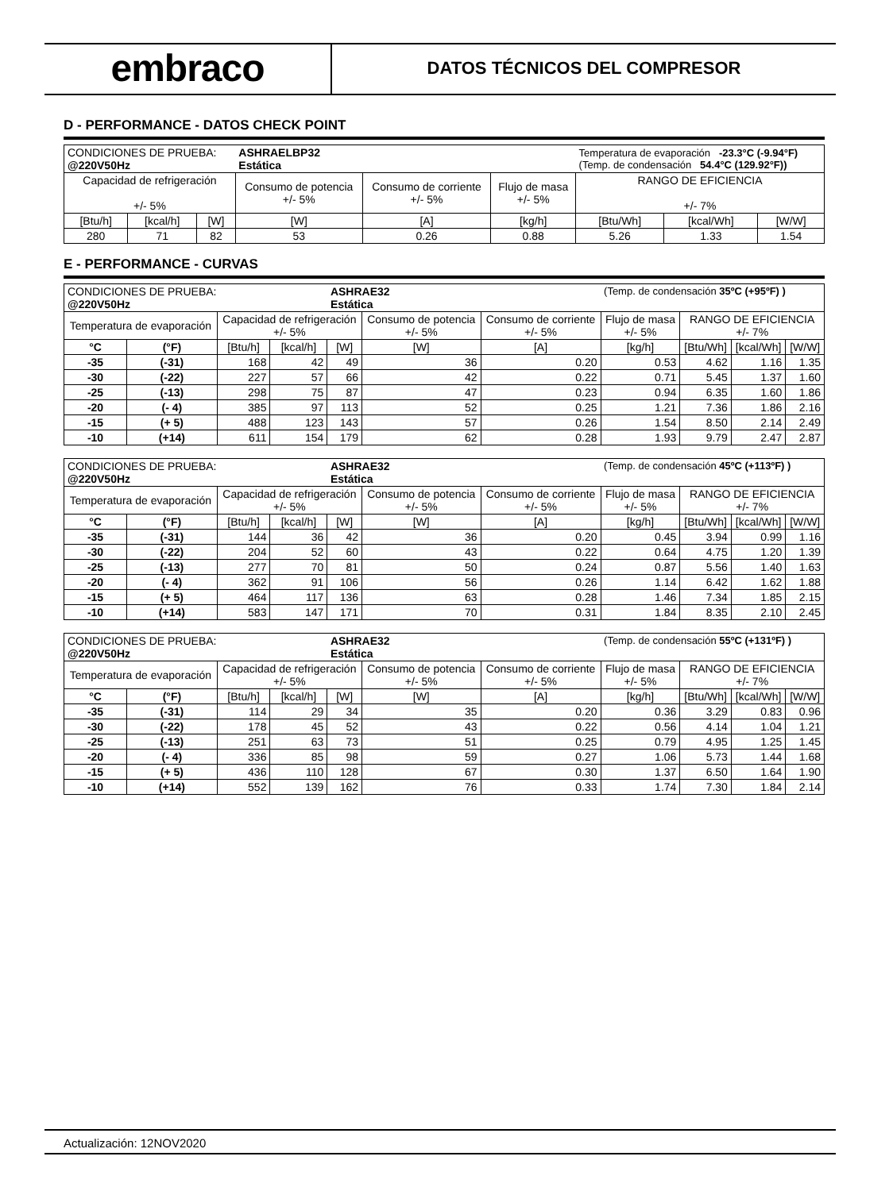embraco
DATOS TÉCNICOS DEL COMPRESOR
D - PERFORMANCE - DATOS CHECK POINT
| CONDICIONES DE PRUEBA: @220V50Hz | | | ASHRAELBP32 Estática | | | Temperatura de evaporación -23.3°C (-9.94°F) (Temp. de condensación 54.4°C (129.92°F)) | | |
| Capacidad de refrigeración +/- 5% | | | Consumo de potencia +/- 5% | Consumo de corriente +/- 5% | Flujo de masa +/- 5% | RANGO DE EFICIENCIA +/- 7% | | |
| [Btu/h] | [kcal/h] | [W] | [W] | [A] | [kg/h] | [Btu/Wh] | [kcal/Wh] | [W/W] |
| 280 | 71 | 82 | 53 | 0.26 | 0.88 | 5.26 | 1.33 | 1.54 |
E - PERFORMANCE - CURVAS
| CONDICIONES DE PRUEBA: @220V50Hz | | | | ASHRAE32 Estática | | | (Temp. de condensación 35ºC (+95ºF) ) | | | |
| Temperatura de evaporación | | Capacidad de refrigeración +/- 5% | | | Consumo de potencia +/- 5% | Consumo de corriente +/- 5% | Flujo de masa +/- 5% | RANGO DE EFICIENCIA +/- 7% | | |
| °C | (°F) | [Btu/h] | [kcal/h] | [W] | [W] | [A] | [kg/h] | [Btu/Wh] | [kcal/Wh] | [W/W] |
| -35 | (-31) | 168 | 42 | 49 | 36 | 0.20 | 0.53 | 4.62 | 1.16 | 1.35 |
| -30 | (-22) | 227 | 57 | 66 | 42 | 0.22 | 0.71 | 5.45 | 1.37 | 1.60 |
| -25 | (-13) | 298 | 75 | 87 | 47 | 0.23 | 0.94 | 6.35 | 1.60 | 1.86 |
| -20 | (- 4) | 385 | 97 | 113 | 52 | 0.25 | 1.21 | 7.36 | 1.86 | 2.16 |
| -15 | (+ 5) | 488 | 123 | 143 | 57 | 0.26 | 1.54 | 8.50 | 2.14 | 2.49 |
| -10 | (+14) | 611 | 154 | 179 | 62 | 0.28 | 1.93 | 9.79 | 2.47 | 2.87 |
| CONDICIONES DE PRUEBA: @220V50Hz | | | | ASHRAE32 Estática | | | (Temp. de condensación 45ºC (+113ºF) ) | | | |
| Temperatura de evaporación | | Capacidad de refrigeración +/- 5% | | | Consumo de potencia +/- 5% | Consumo de corriente +/- 5% | Flujo de masa +/- 5% | RANGO DE EFICIENCIA +/- 7% | | |
| °C | (°F) | [Btu/h] | [kcal/h] | [W] | [W] | [A] | [kg/h] | [Btu/Wh] | [kcal/Wh] | [W/W] |
| -35 | (-31) | 144 | 36 | 42 | 36 | 0.20 | 0.45 | 3.94 | 0.99 | 1.16 |
| -30 | (-22) | 204 | 52 | 60 | 43 | 0.22 | 0.64 | 4.75 | 1.20 | 1.39 |
| -25 | (-13) | 277 | 70 | 81 | 50 | 0.24 | 0.87 | 5.56 | 1.40 | 1.63 |
| -20 | (- 4) | 362 | 91 | 106 | 56 | 0.26 | 1.14 | 6.42 | 1.62 | 1.88 |
| -15 | (+ 5) | 464 | 117 | 136 | 63 | 0.28 | 1.46 | 7.34 | 1.85 | 2.15 |
| -10 | (+14) | 583 | 147 | 171 | 70 | 0.31 | 1.84 | 8.35 | 2.10 | 2.45 |
| CONDICIONES DE PRUEBA: @220V50Hz | | | | ASHRAE32 Estática | | | (Temp. de condensación 55ºC (+131ºF) ) | | | |
| Temperatura de evaporación | | Capacidad de refrigeración +/- 5% | | | Consumo de potencia +/- 5% | Consumo de corriente +/- 5% | Flujo de masa +/- 5% | RANGO DE EFICIENCIA +/- 7% | | |
| °C | (°F) | [Btu/h] | [kcal/h] | [W] | [W] | [A] | [kg/h] | [Btu/Wh] | [kcal/Wh] | [W/W] |
| -35 | (-31) | 114 | 29 | 34 | 35 | 0.20 | 0.36 | 3.29 | 0.83 | 0.96 |
| -30 | (-22) | 178 | 45 | 52 | 43 | 0.22 | 0.56 | 4.14 | 1.04 | 1.21 |
| -25 | (-13) | 251 | 63 | 73 | 51 | 0.25 | 0.79 | 4.95 | 1.25 | 1.45 |
| -20 | (- 4) | 336 | 85 | 98 | 59 | 0.27 | 1.06 | 5.73 | 1.44 | 1.68 |
| -15 | (+ 5) | 436 | 110 | 128 | 67 | 0.30 | 1.37 | 6.50 | 1.64 | 1.90 |
| -10 | (+14) | 552 | 139 | 162 | 76 | 0.33 | 1.74 | 7.30 | 1.84 | 2.14 |
Actualización: 12NOV2020